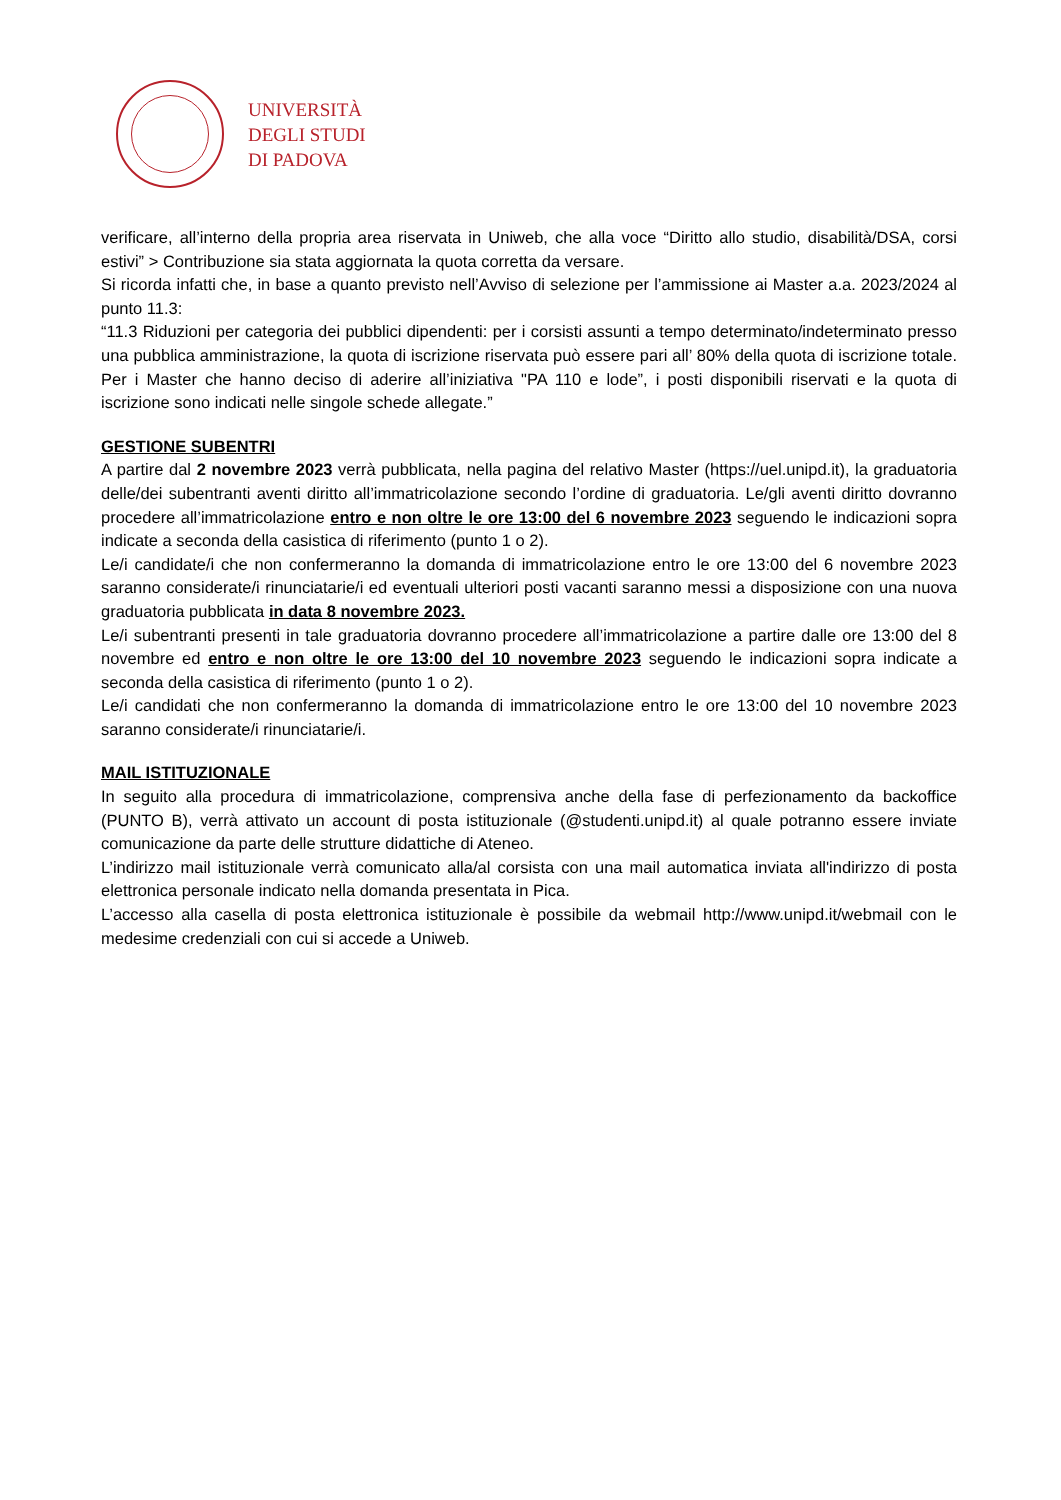UNIVERSITÀ
DEGLI STUDI
DI PADOVA
verificare, all’interno della propria area riservata in Uniweb, che alla voce “Diritto allo studio, disabilità/DSA, corsi estivi” > Contribuzione sia stata aggiornata la quota corretta da versare.
Si ricorda infatti che, in base a quanto previsto nell’Avviso di selezione per l’ammissione ai Master a.a. 2023/2024 al punto 11.3:
“11.3 Riduzioni per categoria dei pubblici dipendenti: per i corsisti assunti a tempo determinato/indeterminato presso una pubblica amministrazione, la quota di iscrizione riservata può essere pari all’ 80% della quota di iscrizione totale. Per i Master che hanno deciso di aderire all’iniziativa "PA 110 e lode”, i posti disponibili riservati e la quota di iscrizione sono indicati nelle singole schede allegate.”
GESTIONE SUBENTRI
A partire dal 2 novembre 2023 verrà pubblicata, nella pagina del relativo Master (https://uel.unipd.it), la graduatoria delle/dei subentranti aventi diritto all’immatricolazione secondo l’ordine di graduatoria. Le/gli aventi diritto dovranno procedere all’immatricolazione entro e non oltre le ore 13:00 del 6 novembre 2023 seguendo le indicazioni sopra indicate a seconda della casistica di riferimento (punto 1 o 2).
Le/i candidate/i che non confermeranno la domanda di immatricolazione entro le ore 13:00 del 6 novembre 2023 saranno considerate/i rinunciatarie/i ed eventuali ulteriori posti vacanti saranno messi a disposizione con una nuova graduatoria pubblicata in data 8 novembre 2023.
Le/i subentranti presenti in tale graduatoria dovranno procedere all’immatricolazione a partire dalle ore 13:00 del 8 novembre ed entro e non oltre le ore 13:00 del 10 novembre 2023 seguendo le indicazioni sopra indicate a seconda della casistica di riferimento (punto 1 o 2).
Le/i candidati che non confermeranno la domanda di immatricolazione entro le ore 13:00 del 10 novembre 2023 saranno considerate/i rinunciatarie/i.
MAIL ISTITUZIONALE
In seguito alla procedura di immatricolazione, comprensiva anche della fase di perfezionamento da backoffice (PUNTO B), verrà attivato un account di posta istituzionale (@studenti.unipd.it) al quale potranno essere inviate comunicazione da parte delle strutture didattiche di Ateneo.
L’indirizzo mail istituzionale verrà comunicato alla/al corsista con una mail automatica inviata all'indirizzo di posta elettronica personale indicato nella domanda presentata in Pica.
L’accesso alla casella di posta elettronica istituzionale è possibile da webmail http://www.unipd.it/webmail con le medesime credenziali con cui si accede a Uniweb.